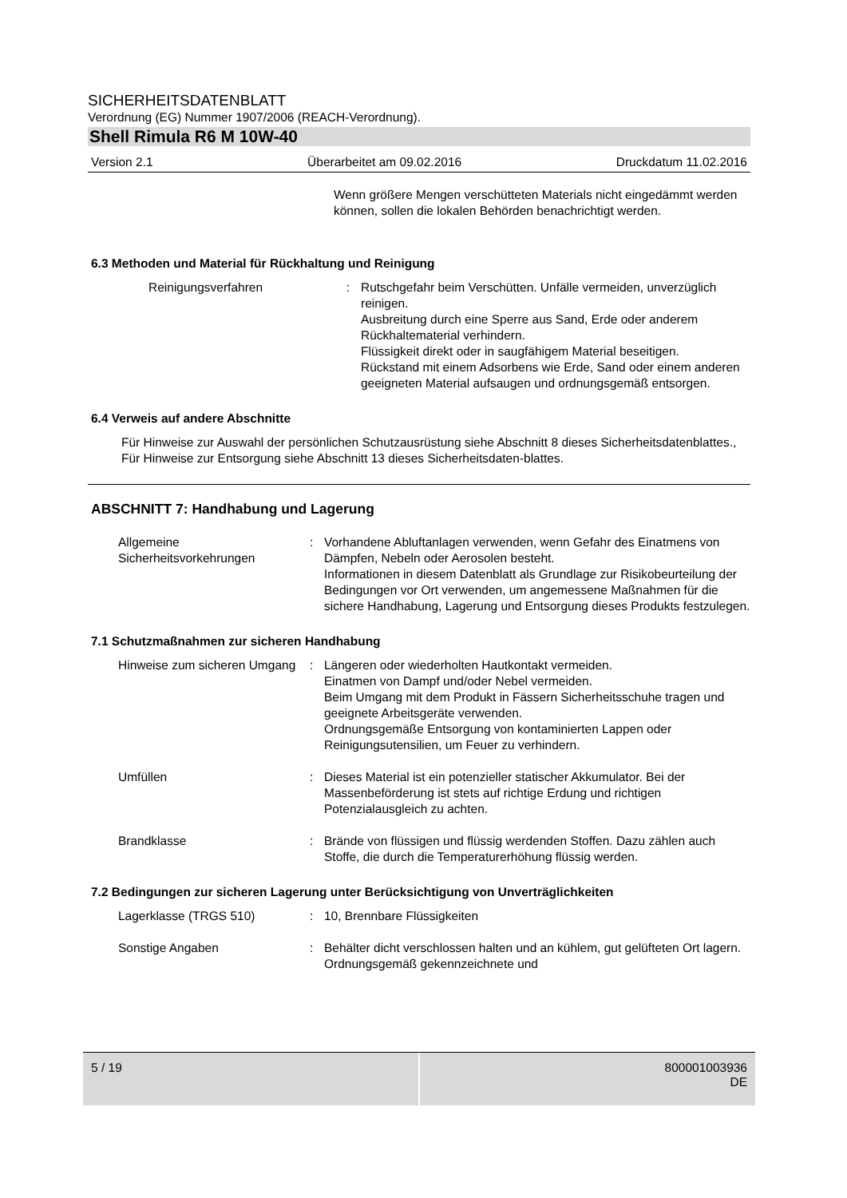SICHERHEITSDATENBLATT
Verordnung (EG) Nummer 1907/2006 (REACH-Verordnung).
Shell Rimula R6 M 10W-40
Version 2.1 Überarbeitet am 09.02.2016 Druckdatum 11.02.2016
Wenn größere Mengen verschütteten Materials nicht eingedämmt werden können, sollen die lokalen Behörden benachrichtigt werden.
6.3 Methoden und Material für Rückhaltung und Reinigung
Reinigungsverfahren : Rutschgefahr beim Verschütten. Unfälle vermeiden, unverzüglich reinigen.
Ausbreitung durch eine Sperre aus Sand, Erde oder anderem Rückhaltematerial verhindern.
Flüssigkeit direkt oder in saugfähigem Material beseitigen.
Rückstand mit einem Adsorbens wie Erde, Sand oder einem anderen geeigneten Material aufsaugen und ordnungsgemäß entsorgen.
6.4 Verweis auf andere Abschnitte
Für Hinweise zur Auswahl der persönlichen Schutzausrüstung siehe Abschnitt 8 dieses Sicherheitsdatenblattes., Für Hinweise zur Entsorgung siehe Abschnitt 13 dieses Sicherheitsdaten-blattes.
ABSCHNITT 7: Handhabung und Lagerung
Allgemeine Sicherheitsvorkehrungen
: Vorhandene Abluftanlagen verwenden, wenn Gefahr des Einatmens von Dämpfen, Nebeln oder Aerosolen besteht.
Informationen in diesem Datenblatt als Grundlage zur Risikobeurteilung der Bedingungen vor Ort verwenden, um angemessene Maßnahmen für die sichere Handhabung, Lagerung und Entsorgung dieses Produkts festzulegen.
7.1 Schutzmaßnahmen zur sicheren Handhabung
Hinweise zum sicheren Umgang
: Längeren oder wiederholten Hautkontakt vermeiden.
Einatmen von Dampf und/oder Nebel vermeiden.
Beim Umgang mit dem Produkt in Fässern Sicherheitsschuhe tragen und geeignete Arbeitsgeräte verwenden.
Ordnungsgemäße Entsorgung von kontaminierten Lappen oder Reinigungsutensilien, um Feuer zu verhindern.
Umfüllen : Dieses Material ist ein potenzieller statischer Akkumulator. Bei der Massenbeförderung ist stets auf richtige Erdung und richtigen Potenzialausgleich zu achten.
Brandklasse : Brände von flüssigen und flüssig werdenden Stoffen. Dazu zählen auch Stoffe, die durch die Temperaturerhöhung flüssig werden.
7.2 Bedingungen zur sicheren Lagerung unter Berücksichtigung von Unverträglichkeiten
Lagerklasse (TRGS 510) : 10, Brennbare Flüssigkeiten
Sonstige Angaben : Behälter dicht verschlossen halten und an kühlem, gut gelüfteten Ort lagern. Ordnungsgemäß gekennzeichnete und
5 / 19 800001003936
DE